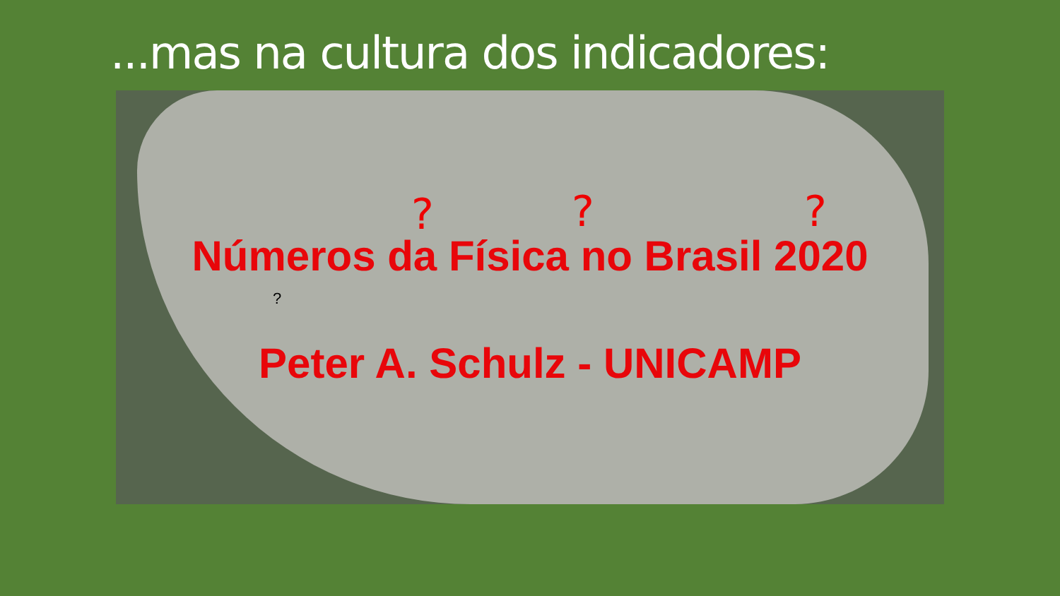...mas na cultura dos indicadores:
? ? ?
Números da Física no Brasil 2020
?
Peter A. Schulz - UNICAMP